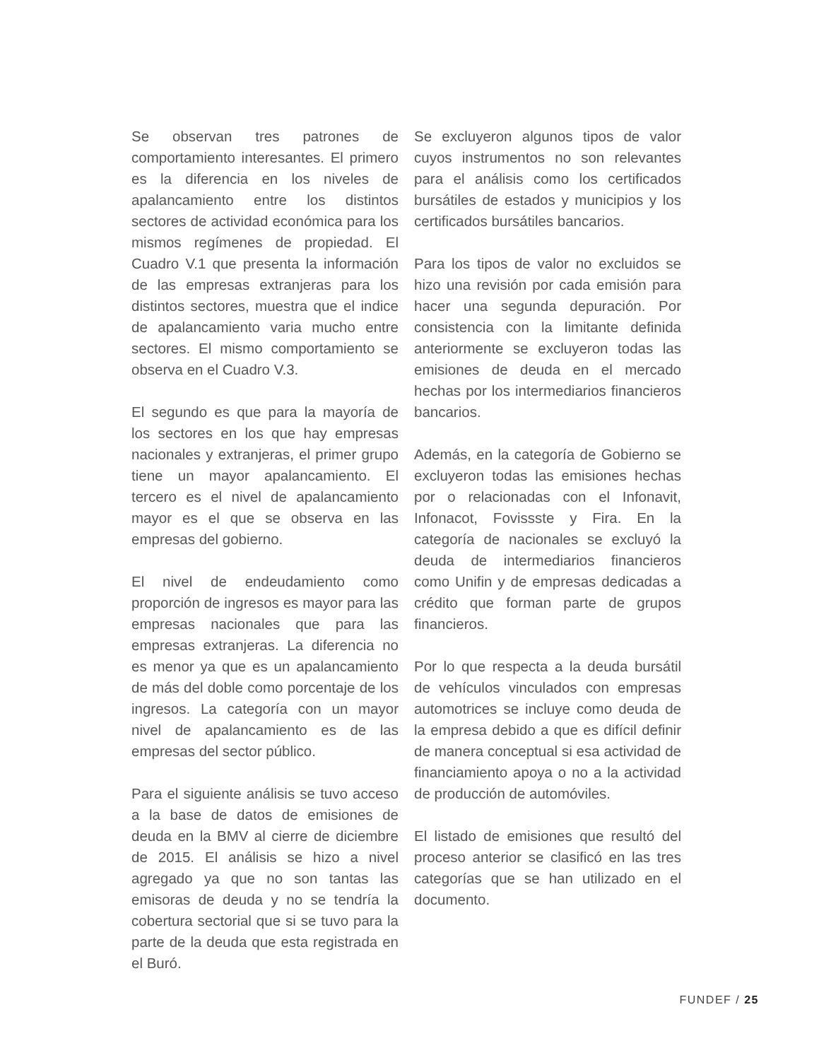Se observan tres patrones de comportamiento interesantes. El primero es la diferencia en los niveles de apalancamiento entre los distintos sectores de actividad económica para los mismos regímenes de propiedad. El Cuadro V.1 que presenta la información de las empresas extranjeras para los distintos sectores, muestra que el indice de apalancamiento varia mucho entre sectores. El mismo comportamiento se observa en el Cuadro V.3.
El segundo es que para la mayoría de los sectores en los que hay empresas nacionales y extranjeras, el primer grupo tiene un mayor apalancamiento. El tercero es el nivel de apalancamiento mayor es el que se observa en las empresas del gobierno.
El nivel de endeudamiento como proporción de ingresos es mayor para las empresas nacionales que para las empresas extranjeras. La diferencia no es menor ya que es un apalancamiento de más del doble como porcentaje de los ingresos. La categoría con un mayor nivel de apalancamiento es de las empresas del sector público.
Para el siguiente análisis se tuvo acceso a la base de datos de emisiones de deuda en la BMV al cierre de diciembre de 2015. El análisis se hizo a nivel agregado ya que no son tantas las emisoras de deuda y no se tendría la cobertura sectorial que si se tuvo para la parte de la deuda que esta registrada en el Buró.
Se excluyeron algunos tipos de valor cuyos instrumentos no son relevantes para el análisis como los certificados bursátiles de estados y municipios y los certificados bursátiles bancarios.
Para los tipos de valor no excluidos se hizo una revisión por cada emisión para hacer una segunda depuración. Por consistencia con la limitante definida anteriormente se excluyeron todas las emisiones de deuda en el mercado hechas por los intermediarios financieros bancarios.
Además, en la categoría de Gobierno se excluyeron todas las emisiones hechas por o relacionadas con el Infonavit, Infonacot, Fovissste y Fira. En la categoría de nacionales se excluyó la deuda de intermediarios financieros como Unifin y de empresas dedicadas a crédito que forman parte de grupos financieros.
Por lo que respecta a la deuda bursátil de vehículos vinculados con empresas automotrices se incluye como deuda de la empresa debido a que es difícil definir de manera conceptual si esa actividad de financiamiento apoya o no a la actividad de producción de automóviles.
El listado de emisiones que resultó del proceso anterior se clasificó en las tres categorías que se han utilizado en el documento.
FUNDEF / 25